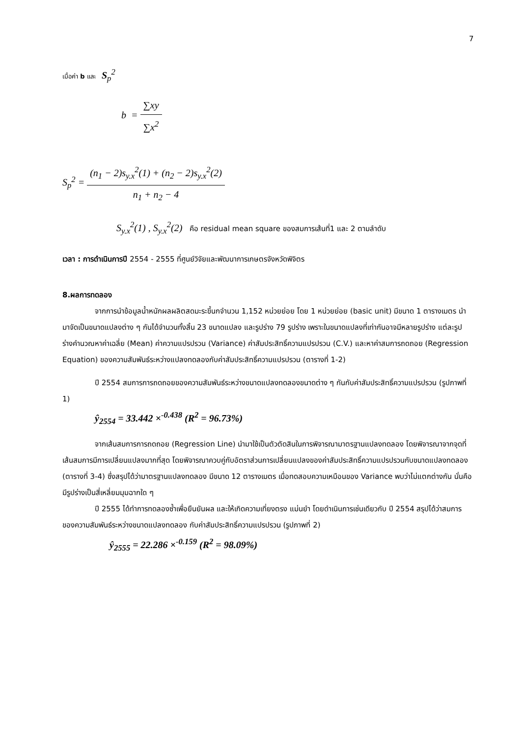7
เมื่อค่า b และ S<sub>p</sub><sup>2</sup>
b = ∑xy ∑x<sup>2</sup>
S<sub>p</sub><sup>2</sup> = (n<sub>1</sub> − 2)s<sub>y.x</sub><sup>2</sup>(1) + (n<sub>2</sub> − 2)s<sub>y.x</sub><sup>2</sup>(2) n<sub>1</sub> + n<sub>2</sub> − 4
S<sub>y.x</sub><sup>2</sup>(1) , S<sub>y.x</sub><sup>2</sup>(2) คือ residual mean square ของสมการเส้นที่1 และ 2 ตามลำดับ
เวลา : การดำเนินการปี 2554 - 2555 ที่ศูนย์วิจัยและพัฒนาการเกษตรจังหวัดพิจิตร
8.ผลการทดลอง
จากการนำข้อมูลน้ำหนักผลผลิตสดมะระขี้นกจำนวน 1,152 หน่วยย่อย โดย 1 หน่วยย่อย (basic unit) มีขนาด 1 ตารางเมตร นำมาจัดเป็นขนาดแปลงต่าง ๆ กันได้จำนวนทั้งสิ้น 23 ขนาดแปลง และรูปร่าง 79 รูปร่าง เพราะในขนาดแปลงที่เท่ากันอาจมีหลายรูปร่าง แต่ละรูปร่างคำนวณหาค่าเฉลี่ย (Mean) ค่าความแปรปรวน (Variance) ค่าสัมประสิทธิ์ความแปรปรวน (C.V.) และหาค่าสมการถดถอย (Regression Equation) ของความสัมพันธ์ระหว่างแปลงทดลองกับค่าสัมประสิทธิ์ความแปรปรวน (ตารางที่ 1-2)
ปี 2554 สมการการถดถอยของความสัมพันธ์ระหว่างขนาดแปลงทดลองขนาดต่าง ๆ กันกับค่าสัมประสิทธิ์ความแปรปรวน (รูปภาพที่ 1)
ŷ<sub>2554</sub> = 33.442 ×<sup>-0.438</sup> (R<sup>2</sup> = 96.73%)
จากเส้นสมการการถดถอย (Regression Line) นำมาใช้เป็นตัวตัดสินในการพิจารณามาตรฐานแปลงทดลอง โดยพิจารณาจากจุดที่เส้นสมการมีการเปลี่ยนแปลงมากที่สุด โดยพิจารณาควบคู่กับอัตราส่วนการเปลี่ยนแปลงของค่าสัมประสิทธิ์ความแปรปรวนกับขนาดแปลงทดลอง (ตารางที่ 3-4) ซึ่งสรุปได้ว่ามาตรฐานแปลงทดลอง มีขนาด 12 ตารางเมตร เมื่อทดสอบความเหมือนของ Variance พบว่าไม่แตกต่างกัน นั่นคือ มีรูปร่างเป็นสี่เหลี่ยมมุมฉากใด ๆ
ปี 2555 ได้ทำการทดลองซ้ำเพื่อยืนยันผล และให้เกิดความเที่ยงตรง แม่นยำ โดยดำเนินการเช่นเดียวกับ ปี 2554 สรุปได้ว่าสมการของความสัมพันธ์ระหว่างขนาดแปลงทดลอง กับค่าสัมประสิทธิ์ความแปรปรวน (รูปภาพที่ 2)
ŷ<sub>2555</sub> = 22.286 ×<sup>-0.159</sup> (R<sup>2</sup> = 98.09%)